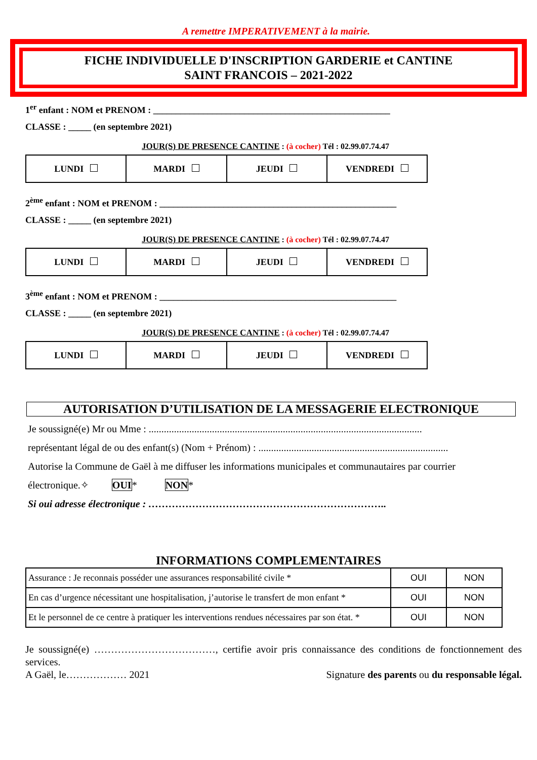A remettre IMPERATIVEMENT à la mairie.
FICHE INDIVIDUELLE D'INSCRIPTION GARDERIE et CANTINE
SAINT FRANCOIS – 2021-2022
1<sup>er</sup> enfant : NOM et PRENOM : ____________________________________________________
CLASSE : _____ (en septembre 2021)
JOUR(S) DE PRESENCE CANTINE : (à cocher) Tél : 02.99.07.74.47
| LUNDI | MARDI | JEUDI | VENDREDI |
2<sup>ème</sup> enfant : NOM et PRENOM : ____________________________________________________
CLASSE : _____ (en septembre 2021)
JOUR(S) DE PRESENCE CANTINE : (à cocher) Tél : 02.99.07.74.47
| LUNDI | MARDI | JEUDI | VENDREDI |
3<sup>ème</sup> enfant : NOM et PRENOM : ____________________________________________________
CLASSE : _____ (en septembre 2021)
JOUR(S) DE PRESENCE CANTINE : (à cocher) Tél : 02.99.07.74.47
| LUNDI | MARDI | JEUDI | VENDREDI |
AUTORISATION D’UTILISATION DE LA MESSAGERIE ELECTRONIQUE
Je soussigné(e) Mr ou Mme : ............................................................................................................
représentant légal de ou des enfant(s) (Nom + Prénom) : ...........................................................................
Autorise la Commune de Gaël à me diffuser les informations municipales et communautaires par courrier
électronique.✧ OUI* NON*
Si oui adresse électronique : ……………………………………………………………..
INFORMATIONS COMPLEMENTAIRES
| Assurance : Je reconnais posséder une assurances responsabilité civile * | OUI | NON |
| En cas d’urgence nécessitant une hospitalisation, j’autorise le transfert de mon enfant * | OUI | NON |
| Et le personnel de ce centre à pratiquer les interventions rendues nécessaires par son état. * | OUI | NON |
Je soussigné(e) ………………………………, certifie avoir pris connaissance des conditions de fonctionnement des services.
A Gaël, le……………… 2021 Signature des parents ou du responsable légal.